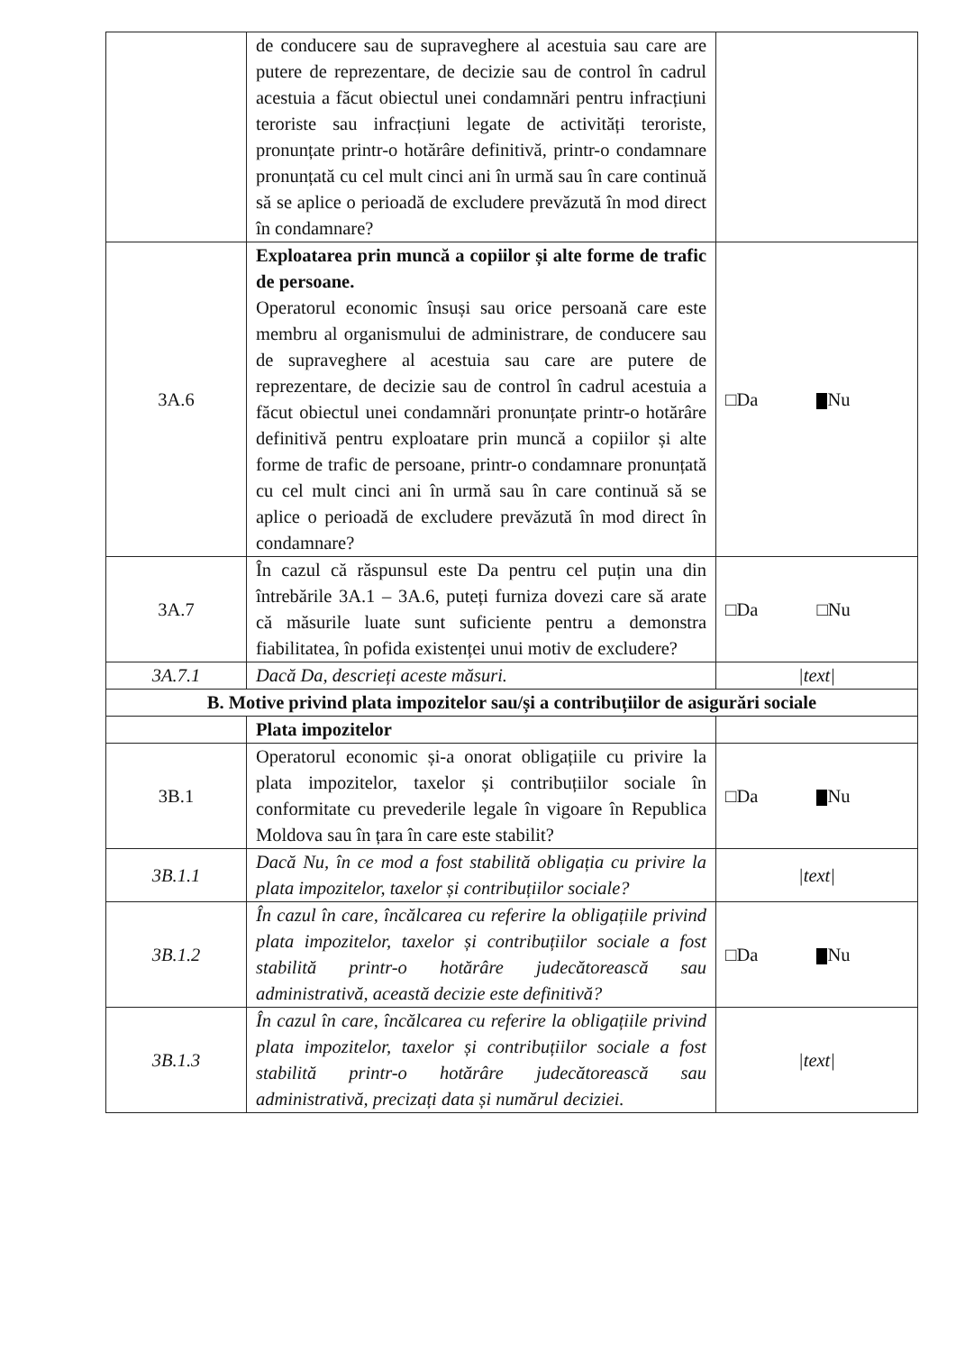| | de conducere sau de supraveghere al acestuia sau care are putere de reprezentare, de decizie sau de control în cadrul acestuia a făcut obiectul unei condamnări pentru infracțiuni teroriste sau infracțiuni legate de activități teroriste, pronunțate printr-o hotărâre definitivă, printr-o condamnare pronunțată cu cel mult cinci ani în urmă sau în care continuă să se aplice o perioadă de excludere prevăzută în mod direct în condamnare? | |
| 3A.6 | Exploatarea prin muncă a copiilor și alte forme de trafic de persoane. Operatorul economic însuși sau orice persoană care este membru al organismului de administrare, de conducere sau de supraveghere al acestuia sau care are putere de reprezentare, de decizie sau de control în cadrul acestuia a făcut obiectul unei condamnări pronunțate printr-o hotărâre definitivă pentru exploatare prin muncă a copiilor și alte forme de trafic de persoane, printr-o condamnare pronunțată cu cel mult cinci ani în urmă sau în care continuă să se aplice o perioadă de excludere prevăzută în mod direct în condamnare? | □Da Nu |
| 3A.7 | În cazul că răspunsul este Da pentru cel puțin una din întrebările 3A.1 – 3A.6, puteți furniza dovezi care să arate că măsurile luate sunt suficiente pentru a demonstra fiabilitatea, în pofida existenței unui motiv de excludere? | □Da □Nu |
| 3A.7.1 | Dacă Da, descrieți aceste măsuri. | /text/ |
| B. Motive privind plata impozitelor sau/și a contribuțiilor de asigurări sociale | | |
| | Plata impozitelor | |
| 3B.1 | Operatorul economic și-a onorat obligațiile cu privire la plata impozitelor, taxelor și contribuțiilor sociale în conformitate cu prevederile legale în vigoare în Republica Moldova sau în țara în care este stabilit? | □Da Nu |
| 3B.1.1 | Dacă Nu, în ce mod a fost stabilită obligația cu privire la plata impozitelor, taxelor și contribuțiilor sociale? | /text/ |
| 3B.1.2 | În cazul în care, încălcarea cu referire la obligațiile privind plata impozitelor, taxelor și contribuțiilor sociale a fost stabilită printr-o hotărâre judecătorească sau administrativă, această decizie este definitivă? | □Da Nu |
| 3B.1.3 | În cazul în care, încălcarea cu referire la obligațiile privind plata impozitelor, taxelor și contribuțiilor sociale a fost stabilită printr-o hotărâre judecătorească sau administrativă, precizați data și numărul deciziei. | /text/ |